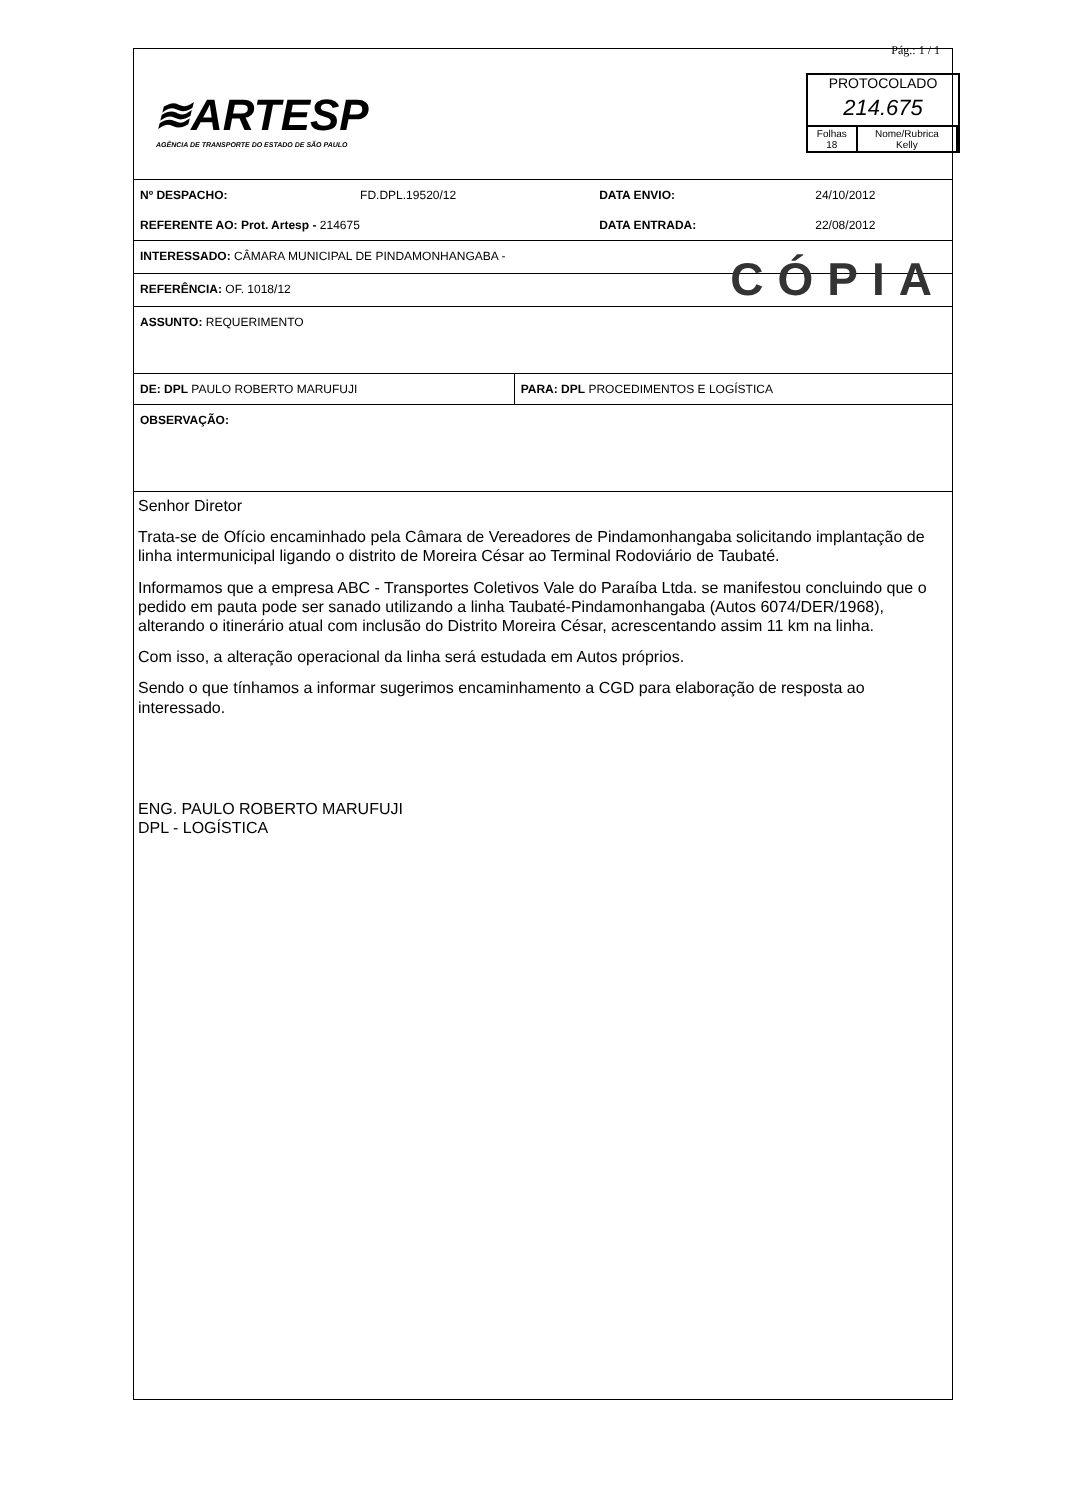≋ARTESP
AGÊNCIA DE TRANSPORTE DO ESTADO DE SÃO PAULO
Pág.: 1 / 1
PROTOCOLADO
214.675
| Folhas 18 | Nome/Rubrica Kelly |
| Nº DESPACHO: | FD.DPL.19520/12 | DATA ENVIO: | 24/10/2012 |
| REFERENTE AO: Prot. Artesp - 214675 | | DATA ENTRADA: | 22/08/2012 |
INTERESSADO: CÂMARA MUNICIPAL DE PINDAMONHANGABA -
REFERÊNCIA: OF. 1018/12 CÓPIA
ASSUNTO: REQUERIMENTO
| DE: DPL PAULO ROBERTO MARUFUJI | PARA: DPL PROCEDIMENTOS E LOGÍSTICA |
OBSERVAÇÃO:
Senhor Diretor
Trata-se de Ofício encaminhado pela Câmara de Vereadores de Pindamonhangaba solicitando implantação de linha intermunicipal ligando o distrito de Moreira César ao Terminal Rodoviário de Taubaté.
Informamos que a empresa ABC - Transportes Coletivos Vale do Paraíba Ltda. se manifestou concluindo que o pedido em pauta pode ser sanado utilizando a linha Taubaté-Pindamonhangaba (Autos 6074/DER/1968), alterando o itinerário atual com inclusão do Distrito Moreira César, acrescentando assim 11 km na linha.
Com isso, a alteração operacional da linha será estudada em Autos próprios.
Sendo o que tínhamos a informar sugerimos encaminhamento a CGD para elaboração de resposta ao interessado.
ENG. PAULO ROBERTO MARUFUJI
DPL - LOGÍSTICA